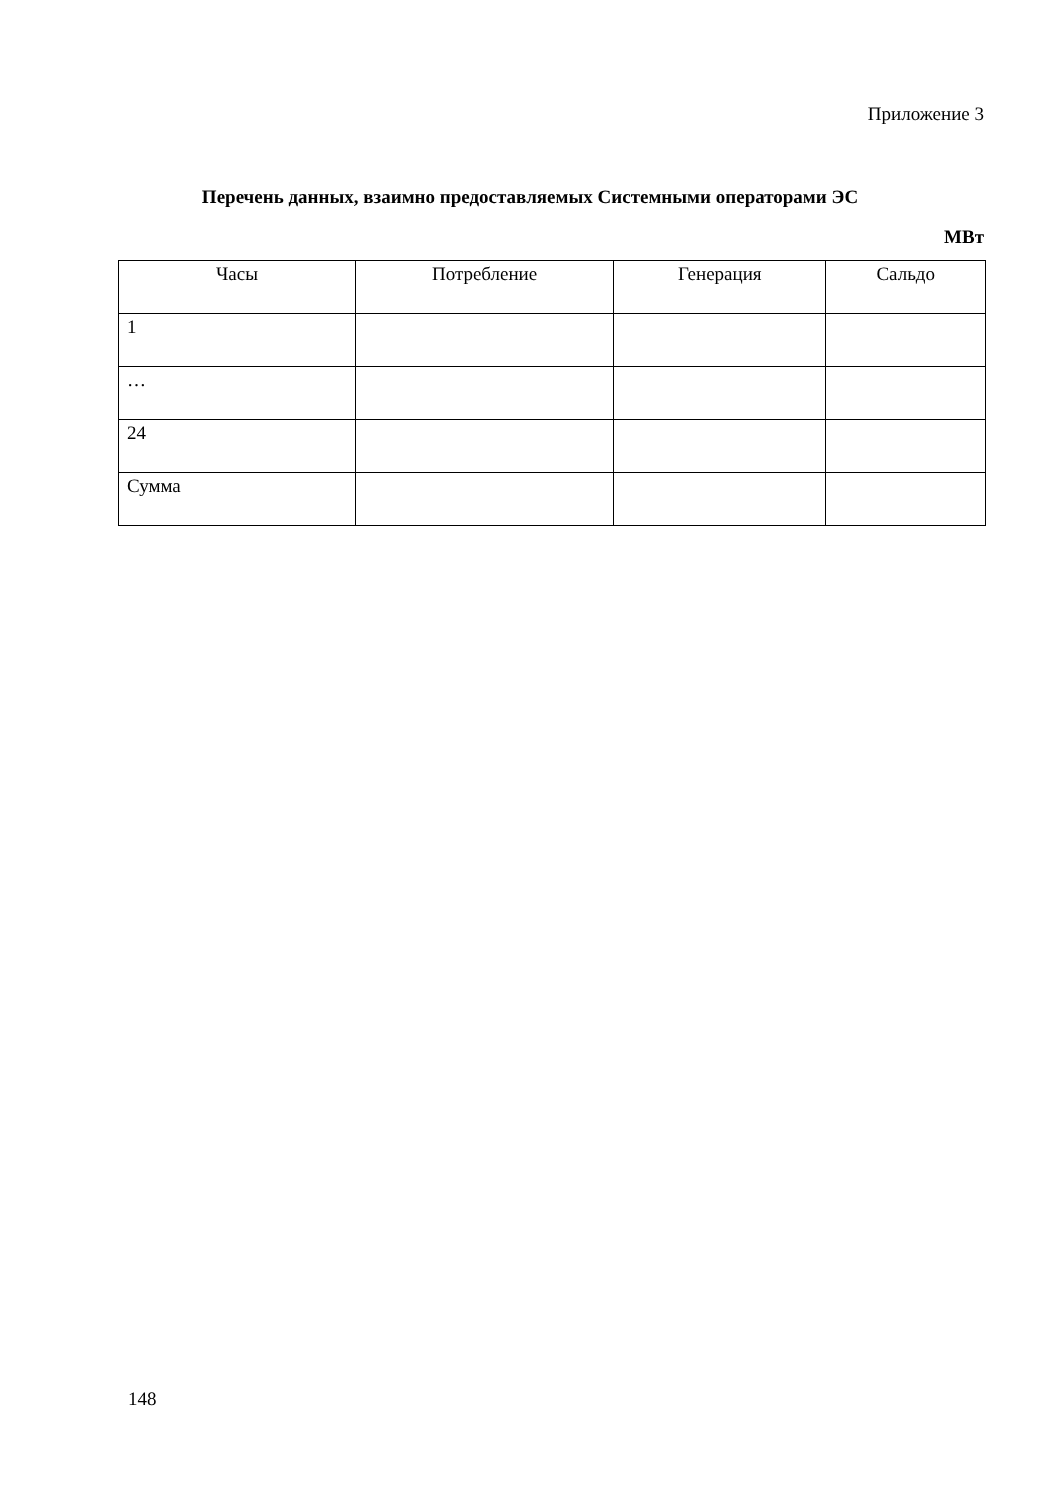Приложение 3
Перечень данных, взаимно предоставляемых Системными операторами ЭС
МВт
| Часы | Потребление | Генерация | Сальдо |
| --- | --- | --- | --- |
| 1 | | | |
| … | | | |
| 24 | | | |
| Сумма | | | |
148